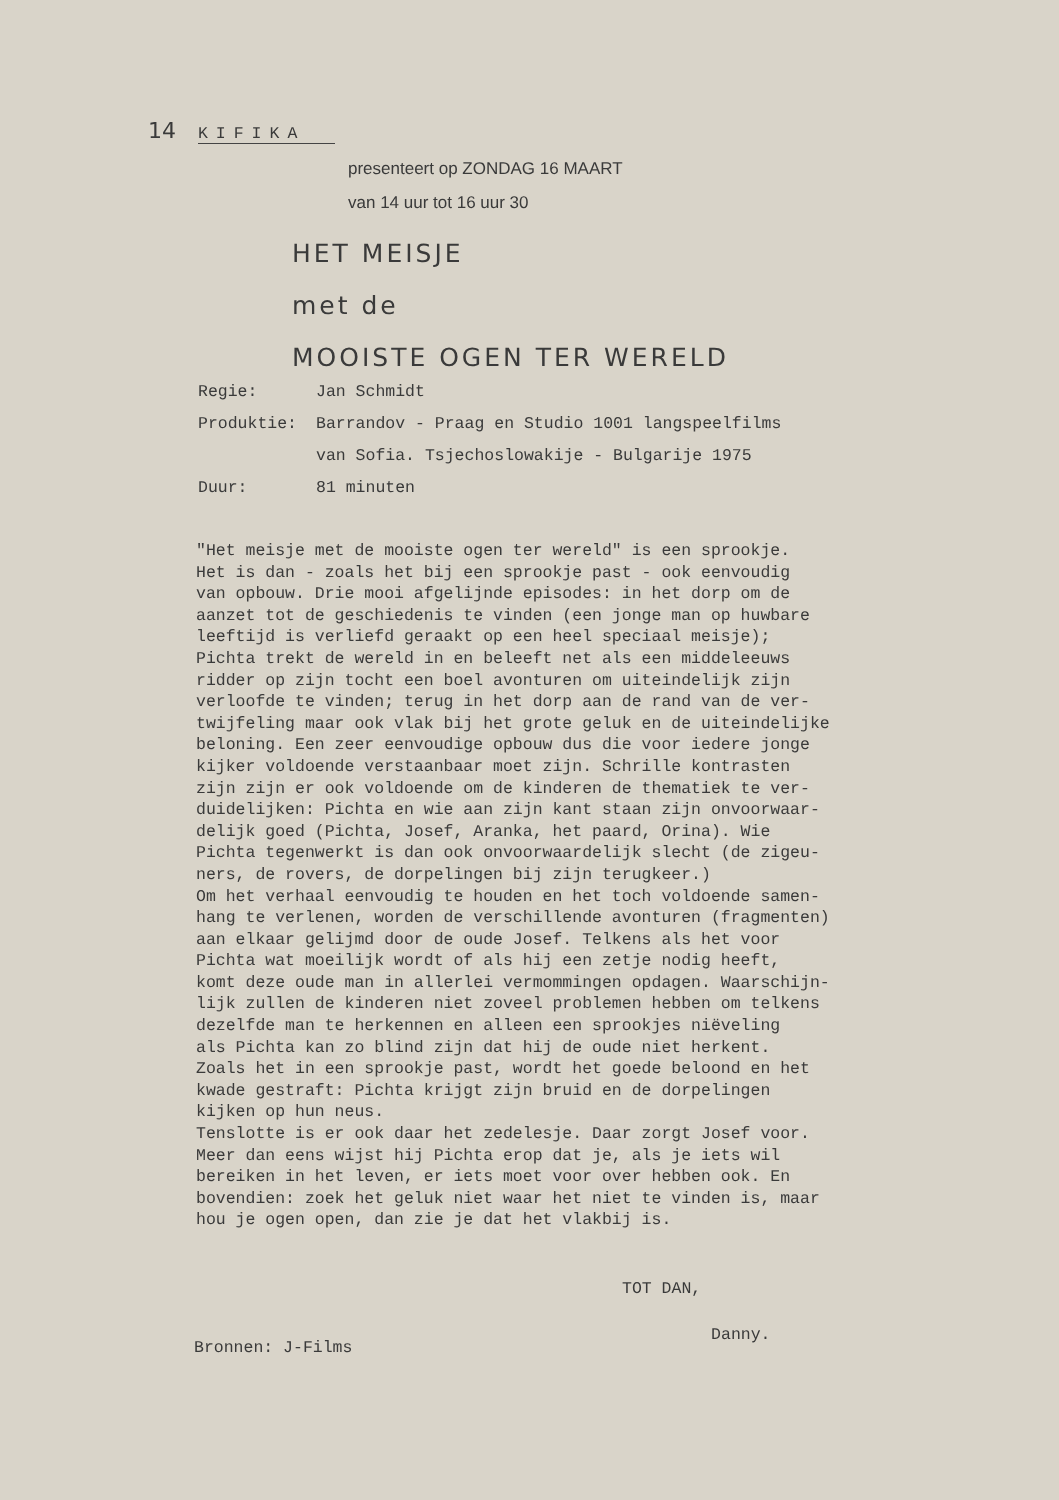14 KIFIKA
presenteert op ZONDAG 16 MAART
van 14 uur tot 16 uur 30
HET MEISJE
met de
MOOISTE OGEN TER WERELD
| Regie: | Jan Schmidt |
| Produktie: | Barrandov - Praag en Studio 1001 langspeelfilms |
| | van Sofia. Tsjechoslowakije - Bulgarije 1975 |
| Duur: | 81 minuten |
"Het meisje met de mooiste ogen ter wereld" is een sprookje. Het is dan - zoals het bij een sprookje past - ook eenvoudig van opbouw. Drie mooi afgelijnde episodes: in het dorp om de aanzet tot de geschiedenis te vinden (een jonge man op huwbare leeftijd is verliefd geraakt op een heel speciaal meisje); Pichta trekt de wereld in en beleeft net als een middeleeuws ridder op zijn tocht een boel avonturen om uiteindelijk zijn verloofde te vinden; terug in het dorp aan de rand van de ver- twijfeling maar ook vlak bij het grote geluk en de uiteindelijke beloning. Een zeer eenvoudige opbouw dus die voor iedere jonge kijker voldoende verstaanbaar moet zijn. Schrille kontrasten zijn zijn er ook voldoende om de kinderen de thematiek te ver- duidelijken: Pichta en wie aan zijn kant staan zijn onvoorwaar- delijk goed (Pichta, Josef, Aranka, het paard, Orina). Wie Pichta tegenwerkt is dan ook onvoorwaardelijk slecht (de zigeu- ners, de rovers, de dorpelingen bij zijn terugkeer.) Om het verhaal eenvoudig te houden en het toch voldoende samen- hang te verlenen, worden de verschillende avonturen (fragmenten) aan elkaar gelijmd door de oude Josef. Telkens als het voor Pichta wat moeilijk wordt of als hij een zetje nodig heeft, komt deze oude man in allerlei vermommingen opdagen. Waarschijn- lijk zullen de kinderen niet zoveel problemen hebben om telkens dezelfde man te herkennen en alleen een sprookjes niëveling als Pichta kan zo blind zijn dat hij de oude niet herkent. Zoals het in een sprookje past, wordt het goede beloond en het kwade gestraft: Pichta krijgt zijn bruid en de dorpelingen kijken op hun neus. Tenslotte is er ook daar het zedelesje. Daar zorgt Josef voor. Meer dan eens wijst hij Pichta erop dat je, als je iets wil bereiken in het leven, er iets moet voor over hebben ook. En bovendien: zoek het geluk niet waar het niet te vinden is, maar hou je ogen open, dan zie je dat het vlakbij is.
TOT DAN,
Danny.
Bronnen: J-Films